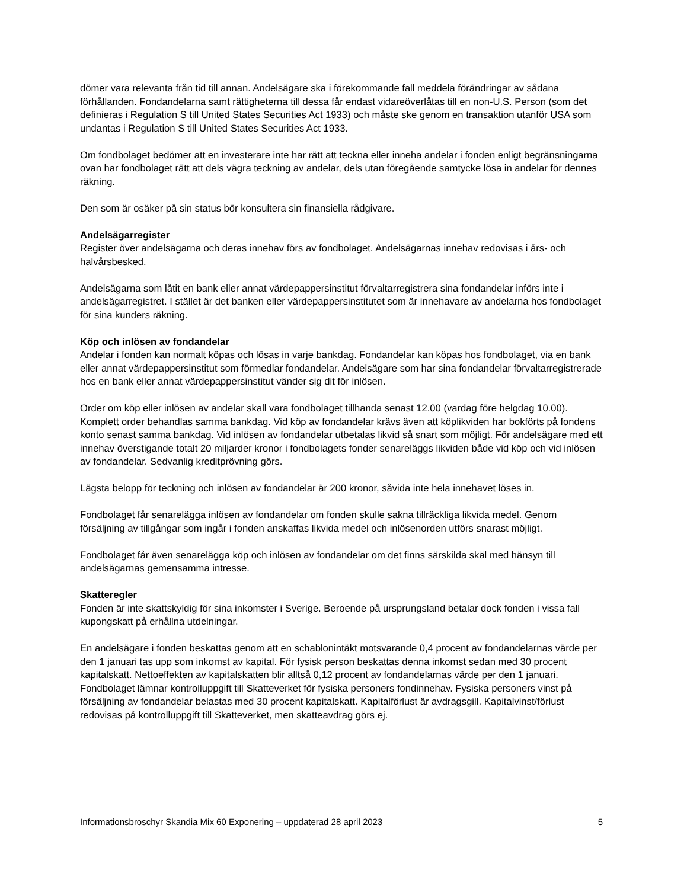dömer vara relevanta från tid till annan. Andelsägare ska i förekommande fall meddela förändringar av sådana förhållanden. Fondandelarna samt rättigheterna till dessa får endast vidareöverlåtas till en non-U.S. Person (som det definieras i Regulation S till United States Securities Act 1933) och måste ske genom en transaktion utanför USA som undantas i Regulation S till United States Securities Act 1933.
Om fondbolaget bedömer att en investerare inte har rätt att teckna eller inneha andelar i fonden enligt begränsningarna ovan har fondbolaget rätt att dels vägra teckning av andelar, dels utan föregående samtycke lösa in andelar för dennes räkning.
Den som är osäker på sin status bör konsultera sin finansiella rådgivare.
Andelsägarregister
Register över andelsägarna och deras innehav förs av fondbolaget. Andelsägarnas innehav redovisas i års- och halvårsbesked.
Andelsägarna som låtit en bank eller annat värdepappersinstitut förvaltarregistrera sina fondandelar införs inte i andelsägarregistret. I stället är det banken eller värdepappersinstitutet som är innehavare av andelarna hos fondbolaget för sina kunders räkning.
Köp och inlösen av fondandelar
Andelar i fonden kan normalt köpas och lösas in varje bankdag. Fondandelar kan köpas hos fondbolaget, via en bank eller annat värdepappersinstitut som förmedlar fondandelar. Andelsägare som har sina fondandelar förvaltarregistrerade hos en bank eller annat värdepappersinstitut vänder sig dit för inlösen.
Order om köp eller inlösen av andelar skall vara fondbolaget tillhanda senast 12.00 (vardag före helgdag 10.00). Komplett order behandlas samma bankdag. Vid köp av fondandelar krävs även att köplikviden har bokförts på fondens konto senast samma bankdag. Vid inlösen av fondandelar utbetalas likvid så snart som möjligt. För andelsägare med ett innehav överstigande totalt 20 miljarder kronor i fondbolagets fonder senareläggs likviden både vid köp och vid inlösen av fondandelar. Sedvanlig kreditprövning görs.
Lägsta belopp för teckning och inlösen av fondandelar är 200 kronor, såvida inte hela innehavet löses in.
Fondbolaget får senarelägga inlösen av fondandelar om fonden skulle sakna tillräckliga likvida medel. Genom försäljning av tillgångar som ingår i fonden anskaffas likvida medel och inlösenorden utförs snarast möjligt.
Fondbolaget får även senarelägga köp och inlösen av fondandelar om det finns särskilda skäl med hänsyn till andelsägarnas gemensamma intresse.
Skatteregler
Fonden är inte skattskyldig för sina inkomster i Sverige. Beroende på ursprungsland betalar dock fonden i vissa fall kupongskatt på erhållna utdelningar.
En andelsägare i fonden beskattas genom att en schablonintäkt motsvarande 0,4 procent av fondandelarnas värde per den 1 januari tas upp som inkomst av kapital. För fysisk person beskattas denna inkomst sedan med 30 procent kapitalskatt. Nettoeffekten av kapitalskatten blir alltså 0,12 procent av fondandelarnas värde per den 1 januari. Fondbolaget lämnar kontrolluppgift till Skatteverket för fysiska personers fondinnehav. Fysiska personers vinst på försäljning av fondandelar belastas med 30 procent kapitalskatt. Kapitalförlust är avdragsgill. Kapitalvinst/förlust redovisas på kontrolluppgift till Skatteverket, men skatteavdrag görs ej.
Informationsbroschyr Skandia Mix 60 Exponering – uppdaterad 28 april 2023 5